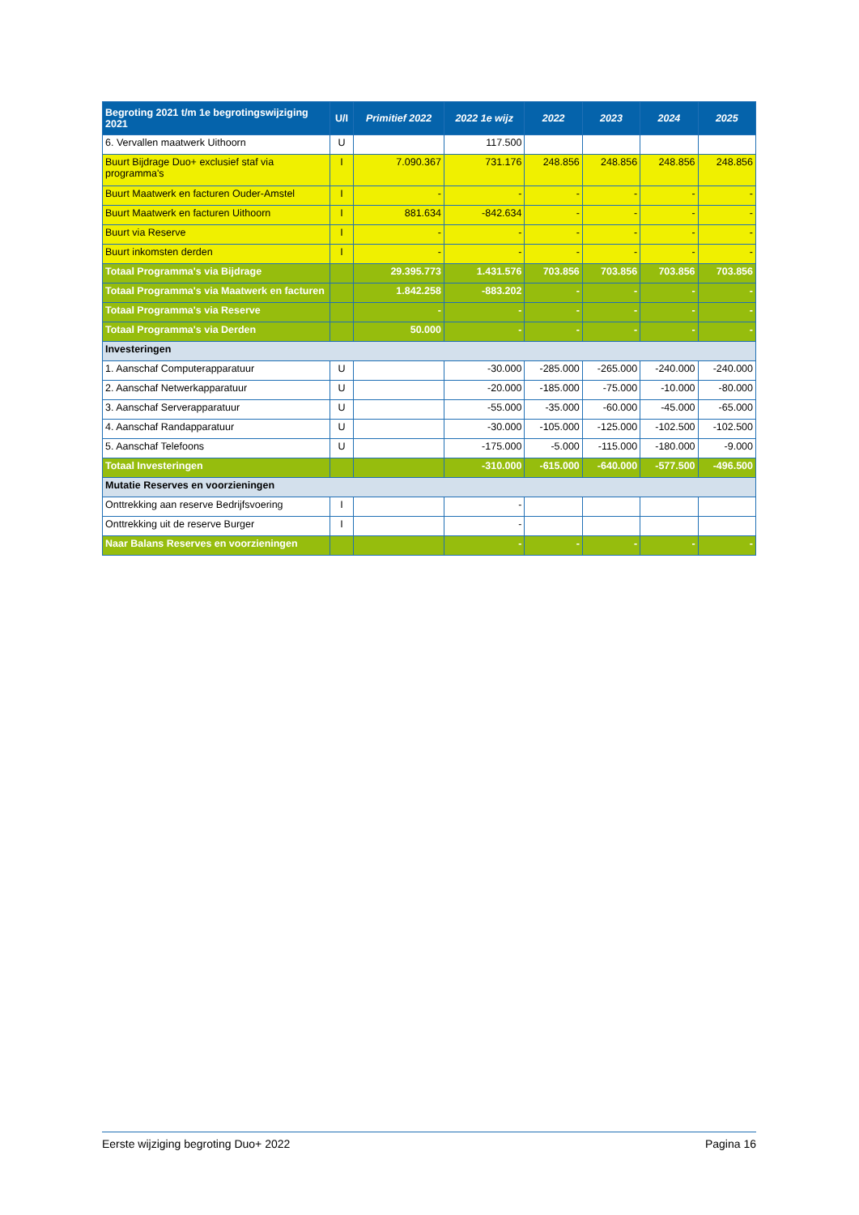| Begroting 2021 t/m 1e begrotingswijziging 2021 | U/I | Primitief 2022 | 2022 1e wijz | 2022 | 2023 | 2024 | 2025 |
| --- | --- | --- | --- | --- | --- | --- | --- |
| 6. Vervallen maatwerk Uithoorn | U | | 117.500 | | | | |
| Buurt Bijdrage Duo+ exclusief staf via programma's | I | 7.090.367 | 731.176 | 248.856 | 248.856 | 248.856 | 248.856 |
| Buurt Maatwerk en facturen Ouder-Amstel | I | - | - | - | - | - | - |
| Buurt Maatwerk en facturen Uithoorn | I | 881.634 | -842.634 | - | - | - | - |
| Buurt via Reserve | I | - | - | - | - | - | - |
| Buurt inkomsten derden | I | - | - | - | - | - | - |
| Totaal Programma's via Bijdrage | | 29.395.773 | 1.431.576 | 703.856 | 703.856 | 703.856 | 703.856 |
| Totaal Programma's via Maatwerk en facturen | | 1.842.258 | -883.202 | - | - | - | - |
| Totaal Programma's via Reserve | | - | - | - | - | - | - |
| Totaal Programma's via Derden | | 50.000 | - | - | - | - | - |
| Investeringen | | | | | | | |
| 1. Aanschaf Computerapparatuur | U | | -30.000 | -285.000 | -265.000 | -240.000 | -240.000 |
| 2. Aanschaf Netwerkapparatuur | U | | -20.000 | -185.000 | -75.000 | -10.000 | -80.000 |
| 3. Aanschaf Serverapparatuur | U | | -55.000 | -35.000 | -60.000 | -45.000 | -65.000 |
| 4. Aanschaf Randapparatuur | U | | -30.000 | -105.000 | -125.000 | -102.500 | -102.500 |
| 5. Aanschaf Telefoons | U | | -175.000 | -5.000 | -115.000 | -180.000 | -9.000 |
| Totaal Investeringen | | | -310.000 | -615.000 | -640.000 | -577.500 | -496.500 |
| Mutatie Reserves en voorzieningen | | | | | | | |
| Onttrekking aan reserve Bedrijfsvoering | I | | - | | | | |
| Onttrekking uit de reserve Burger | I | | - | | | | |
| Naar Balans Reserves en voorzieningen | | | - | - | - | - | - |
Eerste wijziging begroting Duo+ 2022 Pagina 16